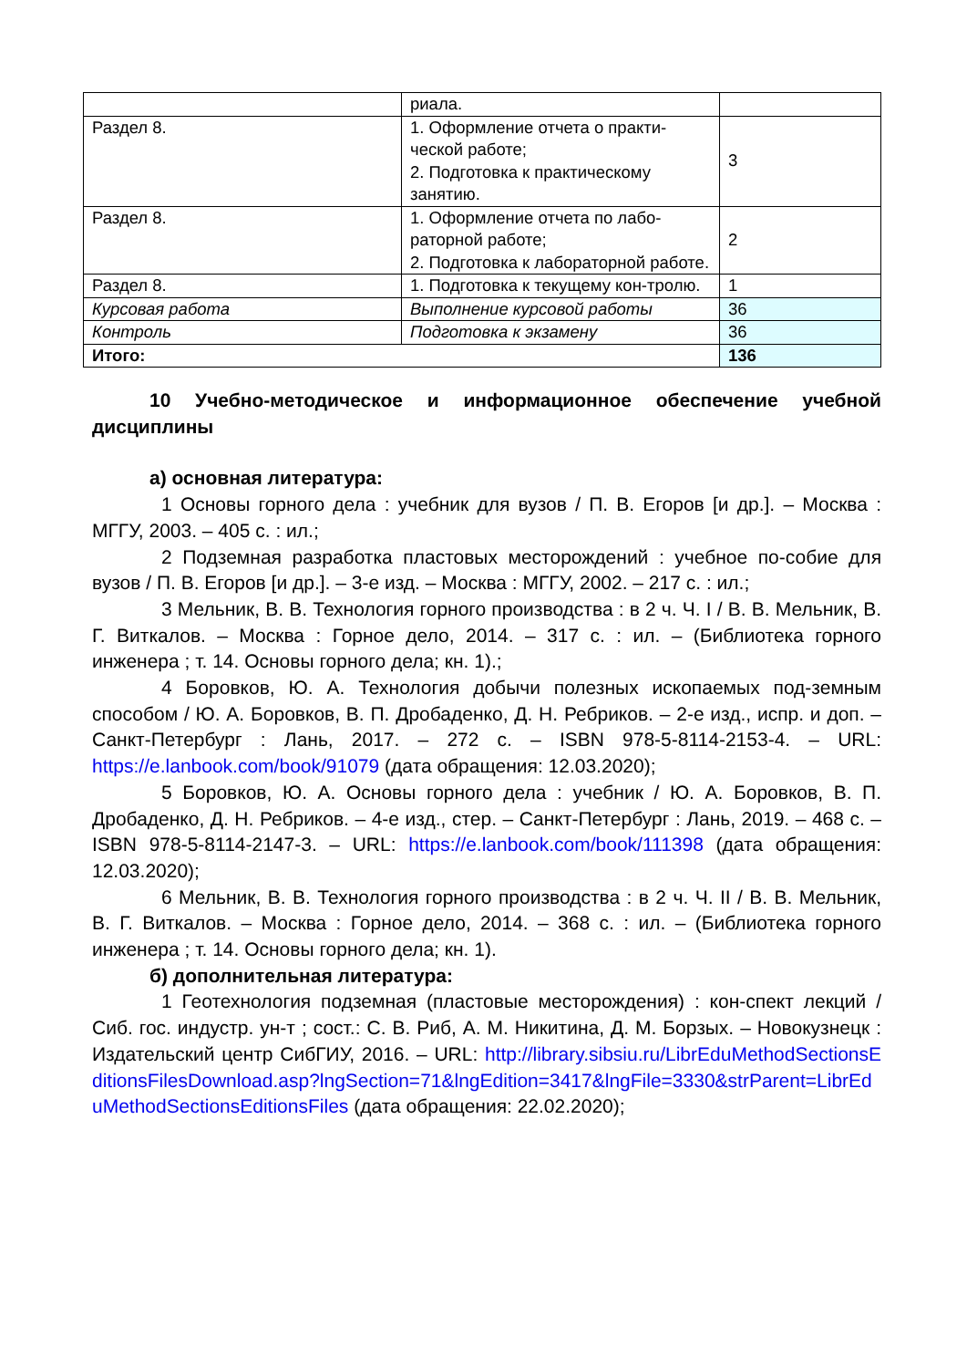| | риала. | |
| Раздел 8. | 1. Оформление отчета о практи-ческой работе; 2. Подготовка к практическому занятию. | 3 |
| Раздел 8. | 1. Оформление отчета по лабо-раторной работе; 2. Подготовка к лабораторной работе. | 2 |
| Раздел 8. | 1. Подготовка к текущему кон-тролю. | 1 |
| Курсовая работа | Выполнение курсовой работы | 36 |
| Контроль | Подготовка к экзамену | 36 |
| Итого: | | 136 |
10 Учебно-методическое и информационное обеспечение учебной дисциплины
а) основная литература:
1 Основы горного дела : учебник для вузов / П. В. Егоров [и др.]. – Москва : МГГУ, 2003. – 405 с. : ил.;
2 Подземная разработка пластовых месторождений : учебное по-собие для вузов / П. В. Егоров [и др.]. – 3-е изд. – Москва : МГГУ, 2002. – 217 с. : ил.;
3 Мельник, В. В. Технология горного производства : в 2 ч. Ч. I / В. В. Мельник, В. Г. Виткалов. – Москва : Горное дело, 2014. – 317 с. : ил. – (Библиотека горного инженера ; т. 14. Основы горного дела; кн. 1).;
4 Боровков, Ю. А. Технология добычи полезных ископаемых под-земным способом / Ю. А. Боровков, В. П. Дробаденко, Д. Н. Ребриков. – 2-е изд., испр. и доп. – Санкт-Петербург : Лань, 2017. – 272 с. – ISBN 978-5-8114-2153-4. – URL: https://e.lanbook.com/book/91079 (дата обращения: 12.03.2020);
5 Боровков, Ю. А. Основы горного дела : учебник / Ю. А. Боровков, В. П. Дробаденко, Д. Н. Ребриков. – 4-е изд., стер. – Санкт-Петербург : Лань, 2019. – 468 с. – ISBN 978-5-8114-2147-3. – URL: https://e.lanbook.com/book/111398 (дата обращения: 12.03.2020);
6 Мельник, В. В. Технология горного производства : в 2 ч. Ч. II / В. В. Мельник, В. Г. Виткалов. – Москва : Горное дело, 2014. – 368 с. : ил. – (Библиотека горного инженера ; т. 14. Основы горного дела; кн. 1).
б) дополнительная литература:
1 Геотехнология подземная (пластовые месторождения) : кон-спект лекций / Сиб. гос. индустр. ун-т ; сост.: С. В. Риб, А. М. Никитина, Д. М. Борзых. – Новокузнецк : Издательский центр СибГИУ, 2016. – URL: http://library.sibsiu.ru/LibrEduMethodSectionsEditionsFilesDownload.asp?lngSection=71&lngEdition=3417&lngFile=3330&strParent=LibrEduMethodSectionsEditionsFiles (дата обращения: 22.02.2020);